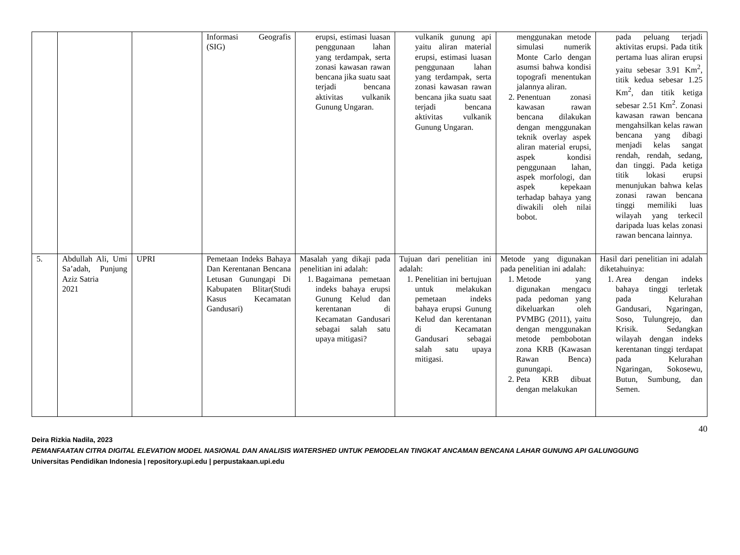| | | | Informasi Geografis (SIG) | erupsi, estimasi luasan penggunaan lahan yang terdampak, serta zonasi kawasan rawan bencana jika suatu saat terjadi bencana aktivitas vulkanik Gunung Ungaran. | vulkanik gunung api yaitu aliran material erupsi, estimasi luasan penggunaan lahan yang terdampak, serta zonasi kawasan rawan bencana jika suatu saat terjadi bencana aktivitas vulkanik Gunung Ungaran. | menggunakan metode simulasi numerik Monte Carlo dengan asumsi bahwa kondisi topografi menentukan jalannya aliran. 2. Penentuan zonasi kawasan rawan bencana dilakukan dengan menggunakan teknik overlay aspek aliran material erupsi, aspek kondisi penggunaan lahan, aspek morfologi, dan aspek kepekaan terhadap bahaya yang diwakili oleh nilai bobot. | pada peluang terjadi aktivitas erupsi. Pada titik pertama luas aliran erupsi yaitu sebesar 3.91 Km<sup>2</sup>, titik kedua sebesar 1.25 Km<sup>2</sup>, dan titik ketiga sebesar 2.51 Km<sup>2</sup>. Zonasi kawasan rawan bencana mengahsilkan kelas rawan bencana yang dibagi menjadi kelas sangat rendah, rendah, sedang, dan tinggi. Pada ketiga titik lokasi erupsi menunjukan bahwa kelas zonasi rawan bencana tinggi memiliki luas wilayah yang terkecil daripada luas kelas zonasi rawan bencana lainnya. |
| 5. | Abdullah Ali, Umi Sa’adah, Punjung Aziz Satria 2021 | UPRI | Pemetaan Indeks Bahaya Dan Kerentanan Bencana Letusan Gunungapi Di Kabupaten Blitar(Studi Kasus Kecamatan Gandusari) | Masalah yang dikaji pada penelitian ini adalah: 1. Bagaimana pemetaan indeks bahaya erupsi Gunung Kelud dan kerentanan di Kecamatan Gandusari sebagai salah satu upaya mitigasi? | Tujuan dari penelitian ini adalah: 1. Penelitian ini bertujuan untuk melakukan pemetaan indeks bahaya erupsi Gunung Kelud dan kerentanan di Kecamatan Gandusari sebagai salah satu upaya mitigasi. | Metode yang digunakan pada penelitian ini adalah: 1. Metode yang digunakan mengacu pada pedoman yang dikeluarkan oleh PVMBG (2011), yaitu dengan menggunakan metode pembobotan zona KRB (Kawasan Rawan Benca) gunungapi. 2. Peta KRB dibuat dengan melakukan | Hasil dari penelitian ini adalah diketahuinya: 1. Area dengan indeks bahaya tinggi terletak pada Kelurahan Gandusari, Ngaringan, Soso, Tulungrejo, dan Krisik. Sedangkan wilayah dengan indeks kerentanan tinggi terdapat pada Kelurahan Ngaringan, Sokosewu, Butun, Sumbung, dan Semen. |
40
Deira Rizkia Nadila, 2023
PEMANFAATAN CITRA DIGITAL ELEVATION MODEL NASIONAL DAN ANALISIS WATERSHED UNTUK PEMODELAN TINGKAT ANCAMAN BENCANA LAHAR GUNUNG API GALUNGGUNG
Universitas Pendidikan Indonesia | repository.upi.edu | perpustakaan.upi.edu